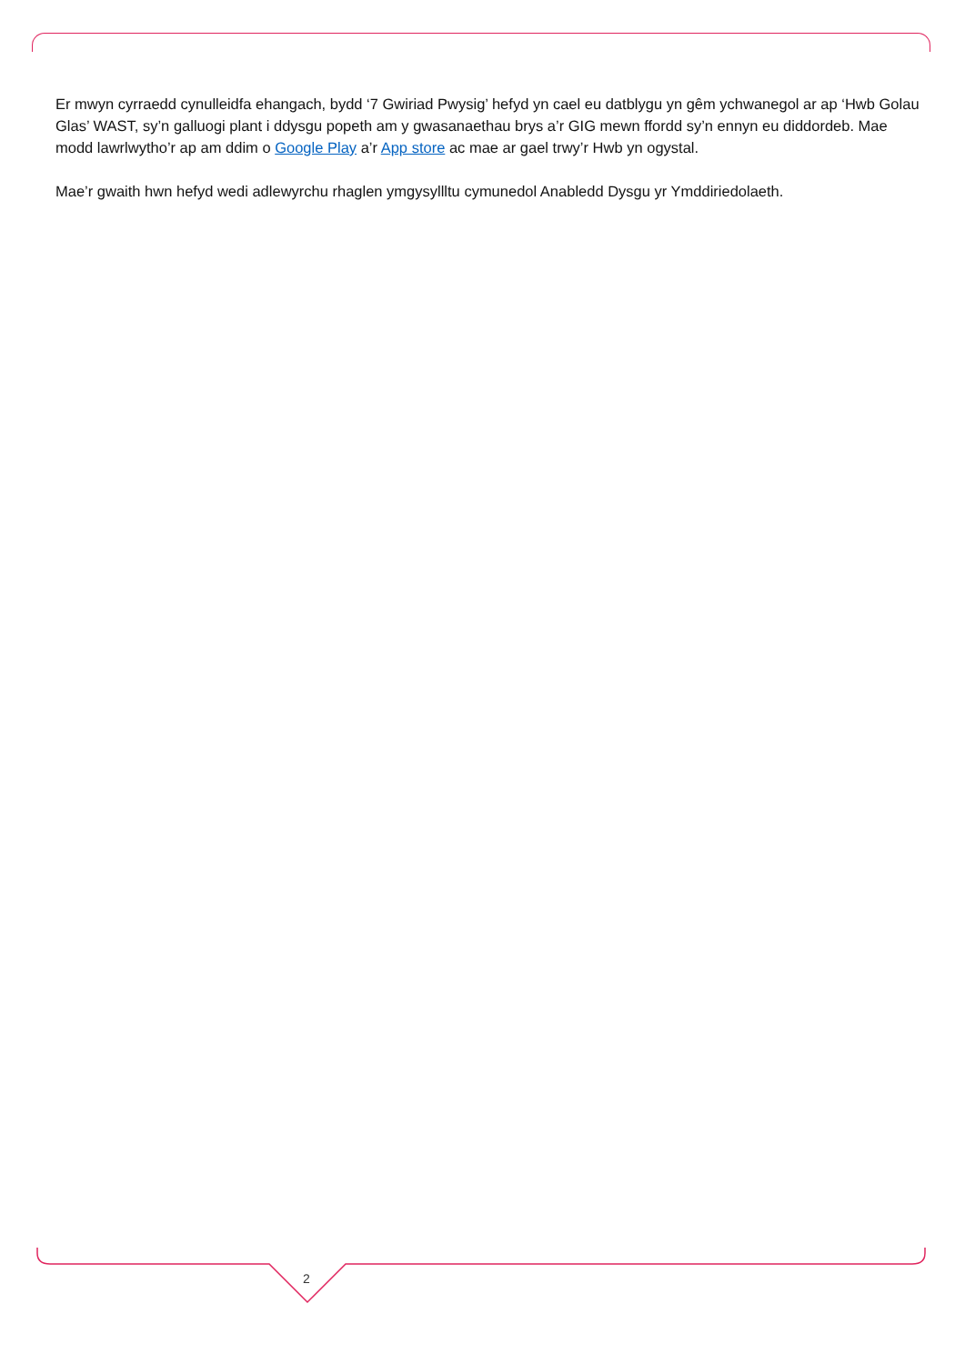Er mwyn cyrraedd cynulleidfa ehangach, bydd ‘7 Gwiriad Pwysig’ hefyd yn cael eu datblygu yn gêm ychwanegol ar ap ‘Hwb Golau Glas’ WAST, sy’n galluogi plant i ddysgu popeth am y gwasanaethau brys a’r GIG mewn ffordd sy’n ennyn eu diddordeb. Mae modd lawrlwytho’r ap am ddim o Google Play a’r App store ac mae ar gael trwy’r Hwb yn ogystal.
Mae’r gwaith hwn hefyd wedi adlewyrchu rhaglen ymgysyllltu cymunedol Anabledd Dysgu yr Ymddiriedolaeth.
2